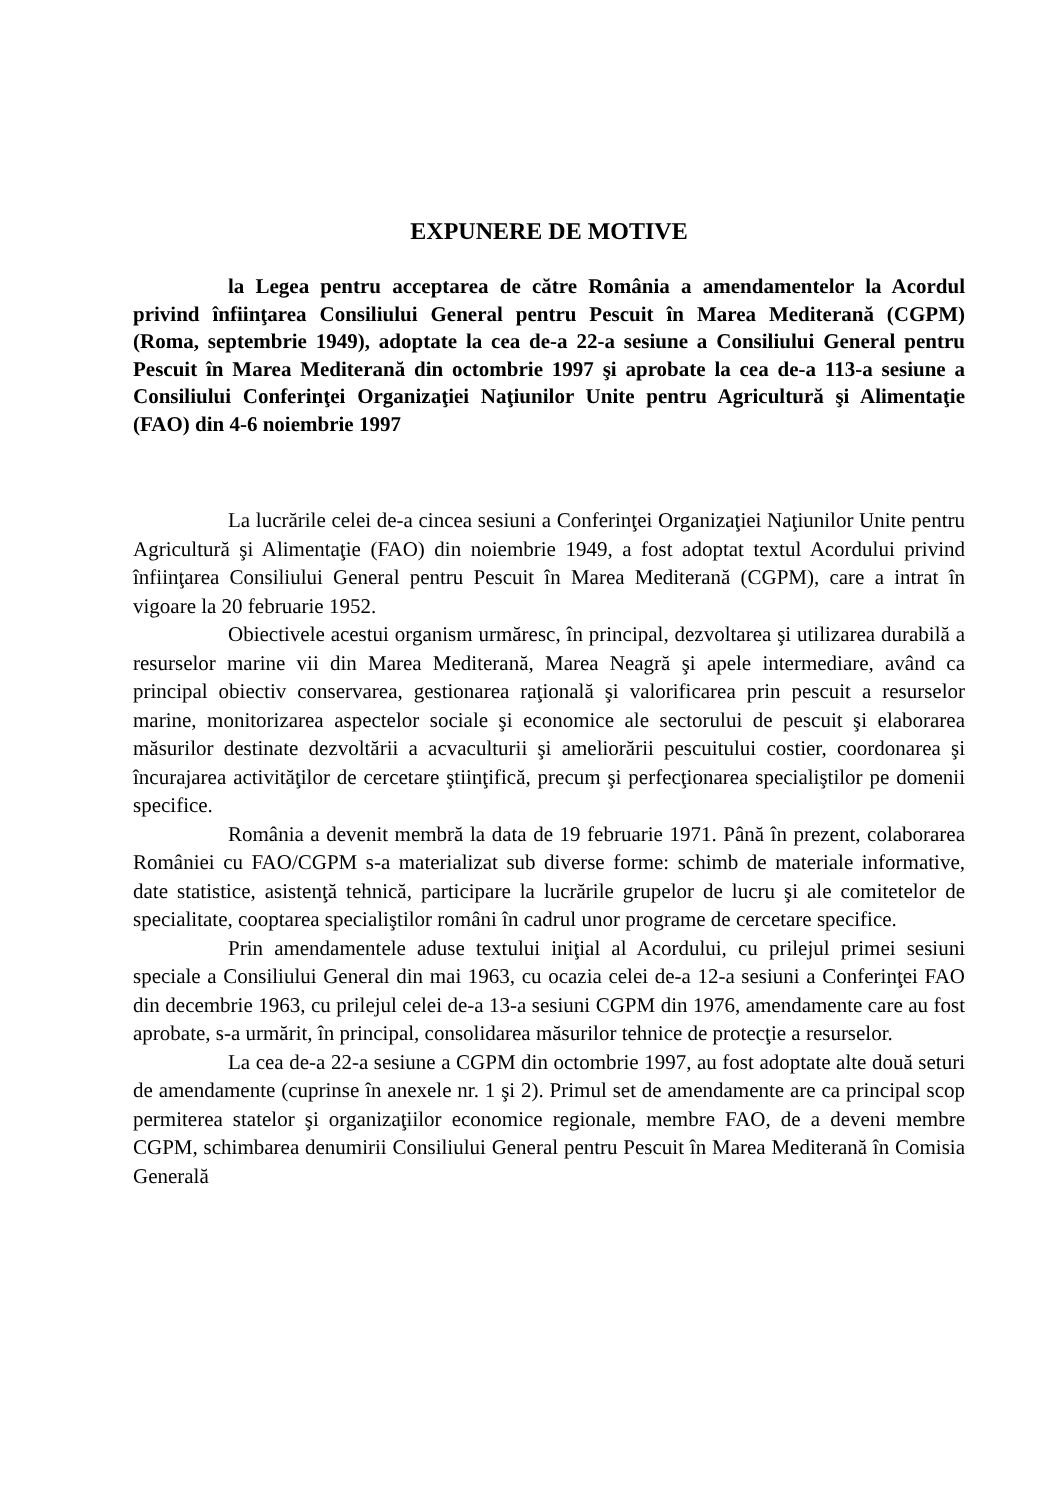EXPUNERE DE MOTIVE
la Legea pentru acceptarea de către România a amendamentelor la Acordul privind înfiinţarea Consiliului General pentru Pescuit în Marea Mediterană (CGPM) (Roma, septembrie 1949), adoptate la cea de-a 22-a sesiune a Consiliului General pentru Pescuit în Marea Mediterană din octombrie 1997 şi aprobate la cea de-a 113-a sesiune a Consiliului Conferinţei Organizaţiei Naţiunilor Unite pentru Agricultură şi Alimentaţie (FAO) din 4-6 noiembrie 1997
La lucrările celei de-a cincea sesiuni a Conferinţei Organizaţiei Naţiunilor Unite pentru Agricultură şi Alimentaţie (FAO) din noiembrie 1949, a fost adoptat textul Acordului privind înfiinţarea Consiliului General pentru Pescuit în Marea Mediterană (CGPM), care a intrat în vigoare la 20 februarie 1952.
Obiectivele acestui organism urmăresc, în principal, dezvoltarea şi utilizarea durabilă a resurselor marine vii din Marea Mediterană, Marea Neagră şi apele intermediare, având ca principal obiectiv conservarea, gestionarea raţională şi valorificarea prin pescuit a resurselor marine, monitorizarea aspectelor sociale şi economice ale sectorului de pescuit şi elaborarea măsurilor destinate dezvoltării a acvaculturii şi ameliorării pescuitului costier, coordonarea şi încurajarea activităţilor de cercetare ştiinţifică, precum şi perfecţionarea specialiştilor pe domenii specifice.
România a devenit membră la data de 19 februarie 1971. Până în prezent, colaborarea României cu FAO/CGPM s-a materializat sub diverse forme: schimb de materiale informative, date statistice, asistenţă tehnică, participare la lucrările grupelor de lucru şi ale comitetelor de specialitate, cooptarea specialiştilor români în cadrul unor programe de cercetare specifice.
Prin amendamentele aduse textului iniţial al Acordului, cu prilejul primei sesiuni speciale a Consiliului General din mai 1963, cu ocazia celei de-a 12-a sesiuni a Conferinţei FAO din decembrie 1963, cu prilejul celei de-a 13-a sesiuni CGPM din 1976, amendamente care au fost aprobate, s-a urmărit, în principal, consolidarea măsurilor tehnice de protecţie a resurselor.
La cea de-a 22-a sesiune a CGPM din octombrie 1997, au fost adoptate alte două seturi de amendamente (cuprinse în anexele nr. 1 şi 2). Primul set de amendamente are ca principal scop permiterea statelor şi organizaţiilor economice regionale, membre FAO, de a deveni membre CGPM, schimbarea denumirii Consiliului General pentru Pescuit în Marea Mediterană în Comisia Generală